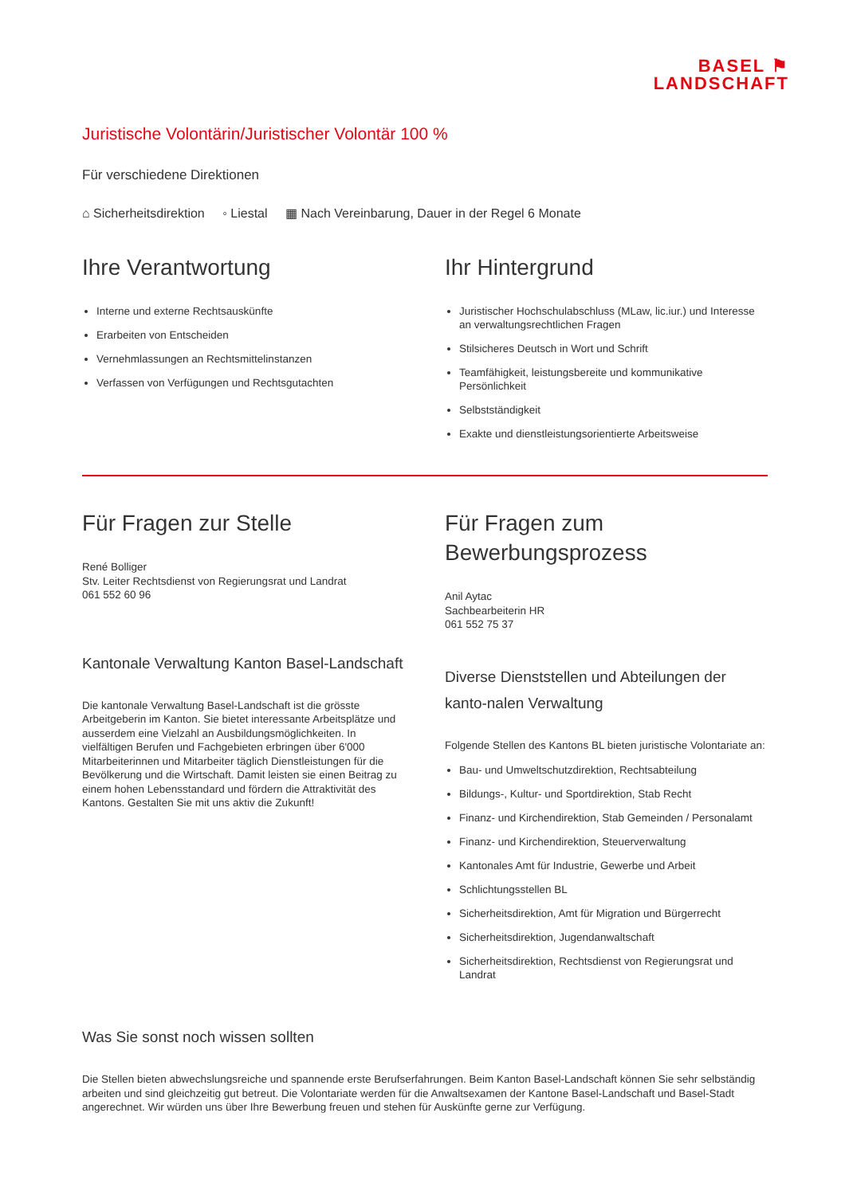BASEL ⚑
LANDSCHAFT
Juristische Volontärin/Juristischer Volontär 100 %
Für verschiedene Direktionen
⌂ Sicherheitsdirektion ◦ Liestal ▦ Nach Vereinbarung, Dauer in der Regel 6 Monate
Ihre Verantwortung
Interne und externe Rechtsauskünfte
Erarbeiten von Entscheiden
Vernehmlassungen an Rechtsmittelinstanzen
Verfassen von Verfügungen und Rechtsgutachten
Ihr Hintergrund
Juristischer Hochschulabschluss (MLaw, lic.iur.) und Interesse an verwaltungsrechtlichen Fragen
Stilsicheres Deutsch in Wort und Schrift
Teamfähigkeit, leistungsbereite und kommunikative Persönlichkeit
Selbstständigkeit
Exakte und dienstleistungsorientierte Arbeitsweise
Für Fragen zur Stelle
René Bolliger
Stv. Leiter Rechtsdienst von Regierungsrat und Landrat
061 552 60 96
Kantonale Verwaltung Kanton Basel-Landschaft
Die kantonale Verwaltung Basel-Landschaft ist die grösste Arbeitgeberin im Kanton. Sie bietet interessante Arbeitsplätze und ausserdem eine Vielzahl an Ausbildungsmöglichkeiten. In vielfältigen Berufen und Fachgebieten erbringen über 6'000 Mitarbeiterinnen und Mitarbeiter täglich Dienstleistungen für die Bevölkerung und die Wirtschaft. Damit leisten sie einen Beitrag zu einem hohen Lebensstandard und fördern die Attraktivität des Kantons. Gestalten Sie mit uns aktiv die Zukunft!
Für Fragen zum Bewerbungsprozess
Anil Aytac
Sachbearbeiterin HR
061 552 75 37
Diverse Dienststellen und Abteilungen der kanto-nalen Verwaltung
Folgende Stellen des Kantons BL bieten juristische Volontariate an:
Bau- und Umweltschutzdirektion, Rechtsabteilung
Bildungs-, Kultur- und Sportdirektion, Stab Recht
Finanz- und Kirchendirektion, Stab Gemeinden / Personalamt
Finanz- und Kirchendirektion, Steuerverwaltung
Kantonales Amt für Industrie, Gewerbe und Arbeit
Schlichtungsstellen BL
Sicherheitsdirektion, Amt für Migration und Bürgerrecht
Sicherheitsdirektion, Jugendanwaltschaft
Sicherheitsdirektion, Rechtsdienst von Regierungsrat und Landrat
Was Sie sonst noch wissen sollten
Die Stellen bieten abwechslungsreiche und spannende erste Berufserfahrungen. Beim Kanton Basel-Landschaft können Sie sehr selbständig arbeiten und sind gleichzeitig gut betreut. Die Volontariate werden für die Anwaltsexamen der Kantone Basel-Landschaft und Basel-Stadt angerechnet. Wir würden uns über Ihre Bewerbung freuen und stehen für Auskünfte gerne zur Verfügung.